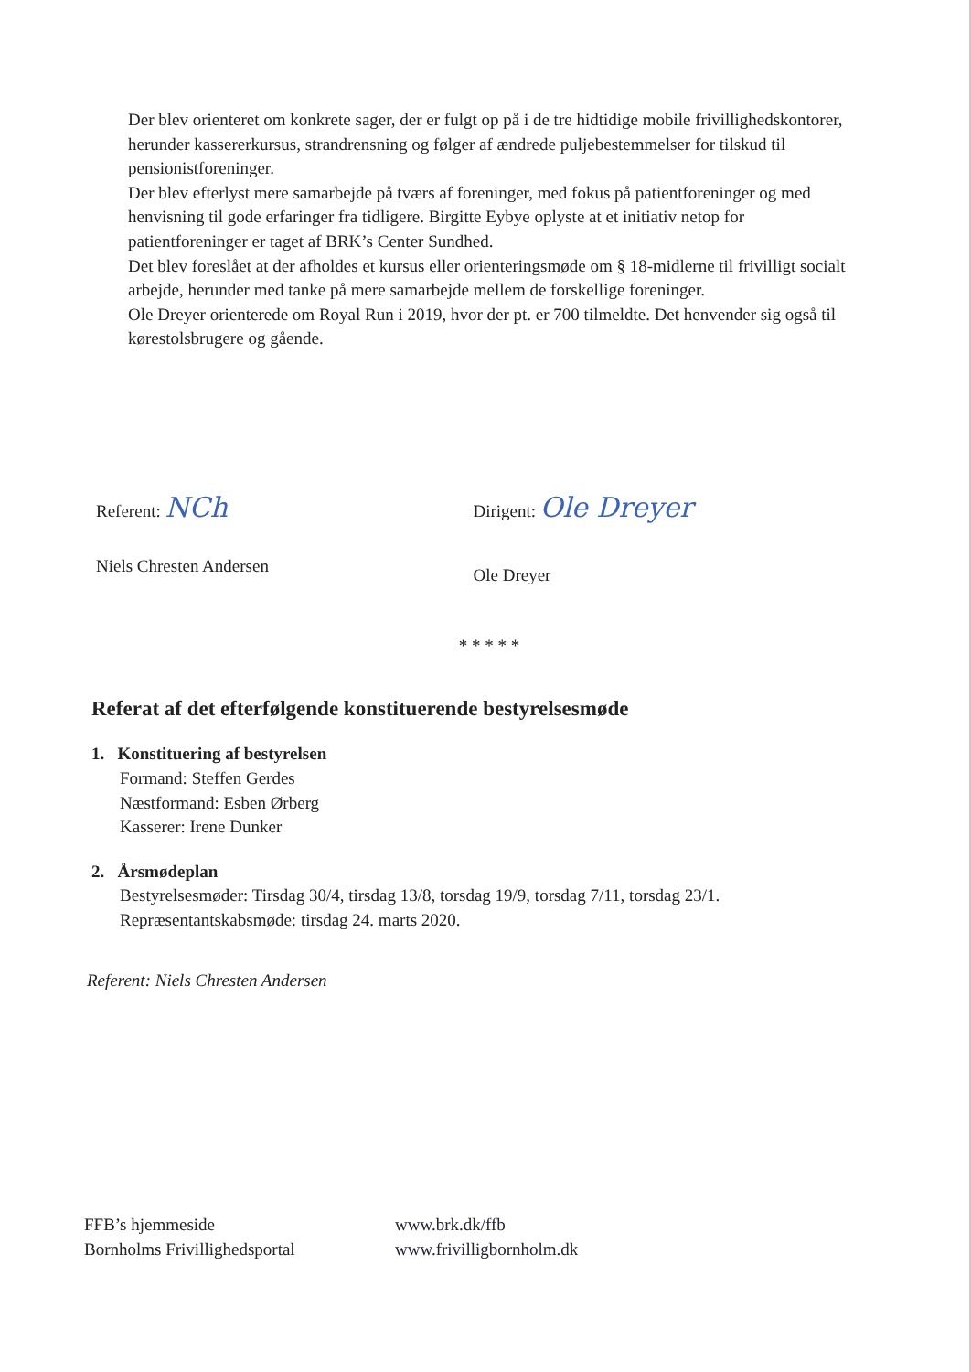Der blev orienteret om konkrete sager, der er fulgt op på i de tre hidtidige mobile frivillighedskontorer, herunder kassererkursus, strandrensning og følger af ændrede puljebestemmelser for tilskud til pensionistforeninger.
Der blev efterlyst mere samarbejde på tværs af foreninger, med fokus på patientforeninger og med henvisning til gode erfaringer fra tidligere. Birgitte Eybye oplyste at et initiativ netop for patientforeninger er taget af BRK’s Center Sundhed.
Det blev foreslået at der afholdes et kursus eller orienteringsmøde om § 18-midlerne til frivilligt socialt arbejde, herunder med tanke på mere samarbejde mellem de forskellige foreninger.
Ole Dreyer orienterede om Royal Run i 2019, hvor der pt. er 700 tilmeldte. Det henvender sig også til kørestolsbrugere og gående.
Referent: NCh
Niels Chresten Andersen
Dirigent: Ole Dreyer
Ole Dreyer
* * * * *
Referat af det efterfølgende konstituerende bestyrelsesmøde
1. Konstituering af bestyrelsen
Formand: Steffen Gerdes
Næstformand: Esben Ørberg
Kasserer: Irene Dunker
2. Årsmødeplan
Bestyrelsesmøder: Tirsdag 30/4, tirsdag 13/8, torsdag 19/9, torsdag 7/11, torsdag 23/1.
Repræsentantskabsmøde: tirsdag 24. marts 2020.
Referent: Niels Chresten Andersen
FFB’s hjemmeside
Bornholms Frivillighedsportal
www.brk.dk/ffb
www.frivilligbornholm.dk